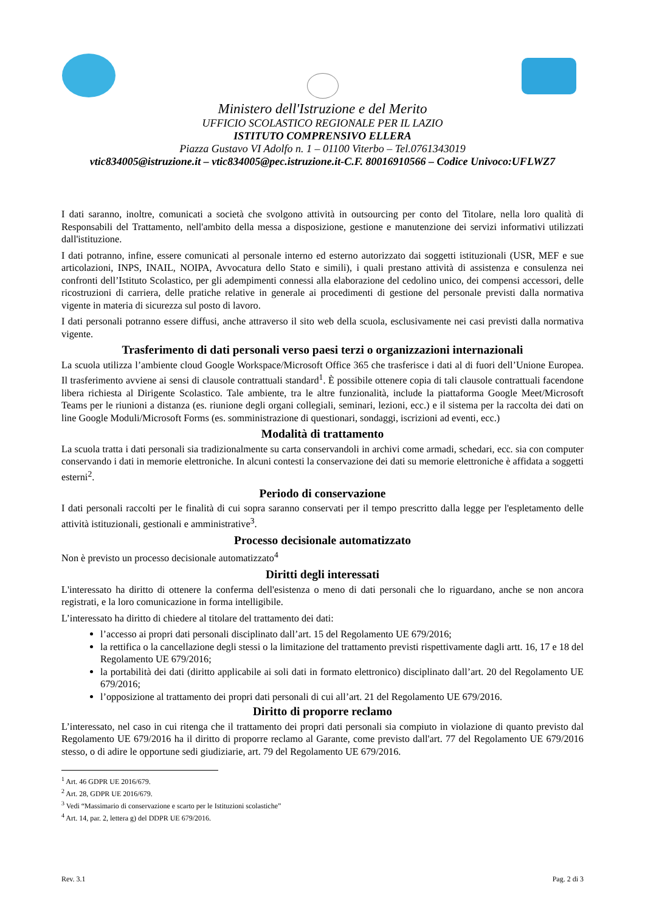Ministero dell'Istruzione e del Merito
UFFICIO SCOLASTICO REGIONALE PER IL LAZIO
ISTITUTO COMPRENSIVO ELLERA
Piazza Gustavo VI Adolfo n. 1 – 01100 Viterbo – Tel.0761343019
vtic834005@istruzione.it – vtic834005@pec.istruzione.it-C.F. 80016910566 – Codice Univoco:UFLWZ7
I dati saranno, inoltre, comunicati a società che svolgono attività in outsourcing per conto del Titolare, nella loro qualità di Responsabili del Trattamento, nell'ambito della messa a disposizione, gestione e manutenzione dei servizi informativi utilizzati dall'istituzione.
I dati potranno, infine, essere comunicati al personale interno ed esterno autorizzato dai soggetti istituzionali (USR, MEF e sue articolazioni, INPS, INAIL, NOIPA, Avvocatura dello Stato e simili), i quali prestano attività di assistenza e consulenza nei confronti dell’Istituto Scolastico, per gli adempimenti connessi alla elaborazione del cedolino unico, dei compensi accessori, delle ricostruzioni di carriera, delle pratiche relative in generale ai procedimenti di gestione del personale previsti dalla normativa vigente in materia di sicurezza sul posto di lavoro.
I dati personali potranno essere diffusi, anche attraverso il sito web della scuola, esclusivamente nei casi previsti dalla normativa vigente.
Trasferimento di dati personali verso paesi terzi o organizzazioni internazionali
La scuola utilizza l’ambiente cloud Google Workspace/Microsoft Office 365 che trasferisce i dati al di fuori dell’Unione Europea. Il trasferimento avviene ai sensi di clausole contrattuali standard<sup>1</sup>. È possibile ottenere copia di tali clausole contrattuali facendone libera richiesta al Dirigente Scolastico. Tale ambiente, tra le altre funzionalità, include la piattaforma Google Meet/Microsoft Teams per le riunioni a distanza (es. riunione degli organi collegiali, seminari, lezioni, ecc.) e il sistema per la raccolta dei dati on line Google Moduli/Microsoft Forms (es. somministrazione di questionari, sondaggi, iscrizioni ad eventi, ecc.)
Modalità di trattamento
La scuola tratta i dati personali sia tradizionalmente su carta conservandoli in archivi come armadi, schedari, ecc. sia con computer conservando i dati in memorie elettroniche. In alcuni contesti la conservazione dei dati su memorie elettroniche è affidata a soggetti esterni<sup>2</sup>.
Periodo di conservazione
I dati personali raccolti per le finalità di cui sopra saranno conservati per il tempo prescritto dalla legge per l'espletamento delle attività istituzionali, gestionali e amministrative<sup>3</sup>.
Processo decisionale automatizzato
Non è previsto un processo decisionale automatizzato<sup>4</sup>
Diritti degli interessati
L'interessato ha diritto di ottenere la conferma dell'esistenza o meno di dati personali che lo riguardano, anche se non ancora registrati, e la loro comunicazione in forma intelligibile.
L’interessato ha diritto di chiedere al titolare del trattamento dei dati:
l’accesso ai propri dati personali disciplinato dall’art. 15 del Regolamento UE 679/2016;
la rettifica o la cancellazione degli stessi o la limitazione del trattamento previsti rispettivamente dagli artt. 16, 17 e 18 del Regolamento UE 679/2016;
la portabilità dei dati (diritto applicabile ai soli dati in formato elettronico) disciplinato dall’art. 20 del Regolamento UE 679/2016;
l’opposizione al trattamento dei propri dati personali di cui all’art. 21 del Regolamento UE 679/2016.
Diritto di proporre reclamo
L’interessato, nel caso in cui ritenga che il trattamento dei propri dati personali sia compiuto in violazione di quanto previsto dal Regolamento UE 679/2016 ha il diritto di proporre reclamo al Garante, come previsto dall'art. 77 del Regolamento UE 679/2016 stesso, o di adire le opportune sedi giudiziarie, art. 79 del Regolamento UE 679/2016.
<sup>1</sup> Art. 46 GDPR UE 2016/679.
<sup>2</sup> Art. 28, GDPR UE 2016/679.
<sup>3</sup> Vedi “Massimario di conservazione e scarto per le Istituzioni scolastiche”
<sup>4</sup> Art. 14, par. 2, lettera g) del DDPR UE 679/2016.
Rev. 3.1 Pag. 2 di 3